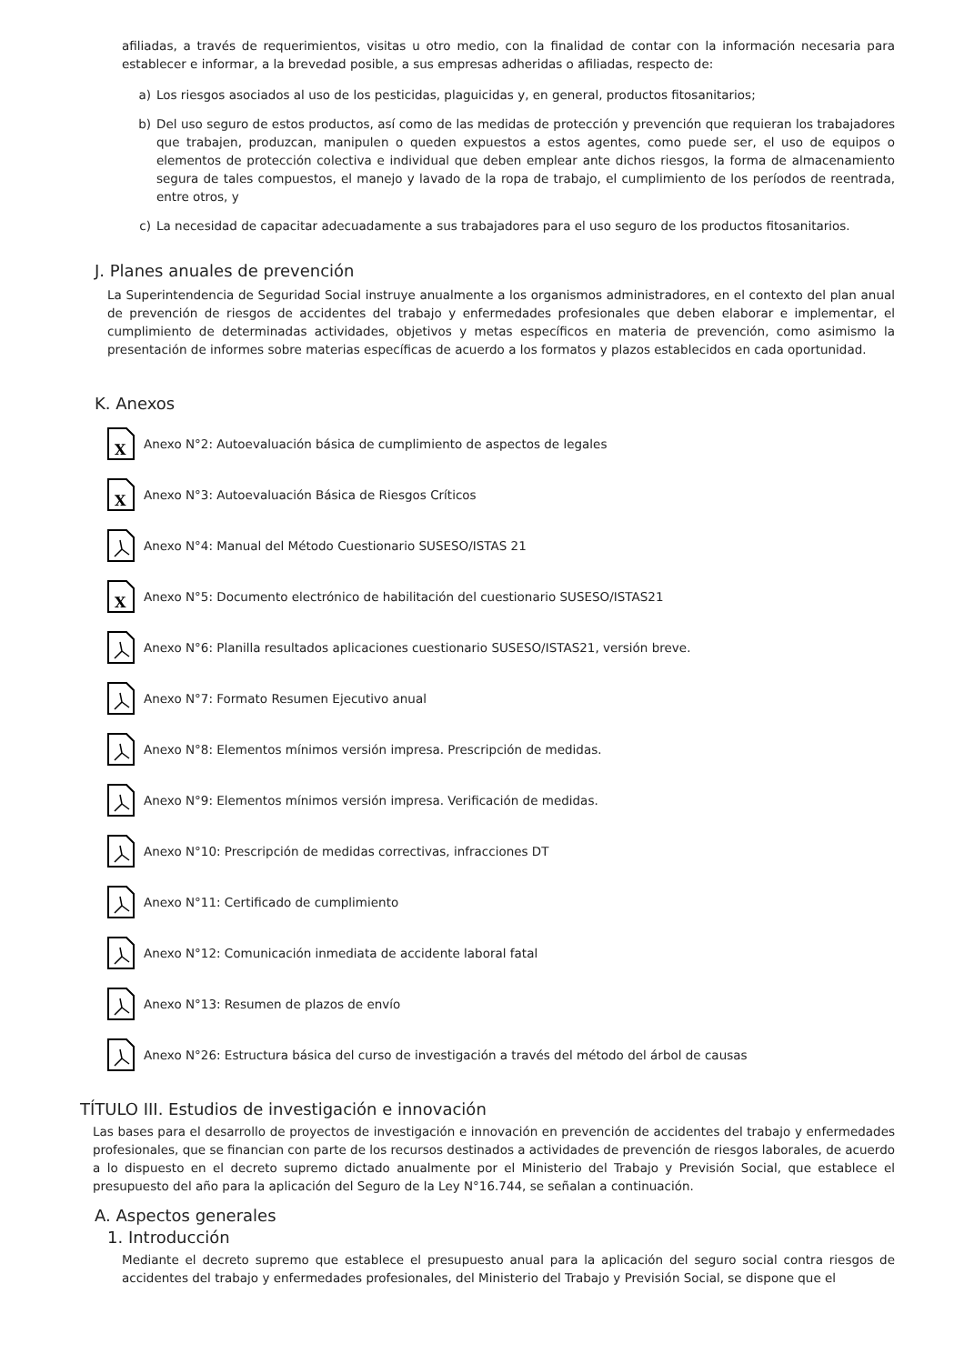afiliadas, a través de requerimientos, visitas u otro medio, con la finalidad de contar con la información necesaria para establecer e informar, a la brevedad posible, a sus empresas adheridas o afiliadas, respecto de:
a) Los riesgos asociados al uso de los pesticidas, plaguicidas y, en general, productos fitosanitarios;
b) Del uso seguro de estos productos, así como de las medidas de protección y prevención que requieran los trabajadores que trabajen, produzcan, manipulen o queden expuestos a estos agentes, como puede ser, el uso de equipos o elementos de protección colectiva e individual que deben emplear ante dichos riesgos, la forma de almacenamiento segura de tales compuestos, el manejo y lavado de la ropa de trabajo, el cumplimiento de los períodos de reentrada, entre otros, y
c) La necesidad de capacitar adecuadamente a sus trabajadores para el uso seguro de los productos fitosanitarios.
J. Planes anuales de prevención
La Superintendencia de Seguridad Social instruye anualmente a los organismos administradores, en el contexto del plan anual de prevención de riesgos de accidentes del trabajo y enfermedades profesionales que deben elaborar e implementar, el cumplimiento de determinadas actividades, objetivos y metas específicos en materia de prevención, como asimismo la presentación de informes sobre materias específicas de acuerdo a los formatos y plazos establecidos en cada oportunidad.
K. Anexos
X
Anexo N°2: Autoevaluación básica de cumplimiento de aspectos de legales
X
Anexo N°3: Autoevaluación Básica de Riesgos Críticos
Anexo N°4: Manual del Método Cuestionario SUSESO/ISTAS 21
X
Anexo N°5: Documento electrónico de habilitación del cuestionario SUSESO/ISTAS21
Anexo N°6: Planilla resultados aplicaciones cuestionario SUSESO/ISTAS21, versión breve.
Anexo N°7: Formato Resumen Ejecutivo anual
Anexo N°8: Elementos mínimos versión impresa. Prescripción de medidas.
Anexo N°9: Elementos mínimos versión impresa. Verificación de medidas.
Anexo N°10: Prescripción de medidas correctivas, infracciones DT
Anexo N°11: Certificado de cumplimiento
Anexo N°12: Comunicación inmediata de accidente laboral fatal
Anexo N°13: Resumen de plazos de envío
Anexo N°26: Estructura básica del curso de investigación a través del método del árbol de causas
TÍTULO III. Estudios de investigación e innovación
Las bases para el desarrollo de proyectos de investigación e innovación en prevención de accidentes del trabajo y enfermedades profesionales, que se financian con parte de los recursos destinados a actividades de prevención de riesgos laborales, de acuerdo a lo dispuesto en el decreto supremo dictado anualmente por el Ministerio del Trabajo y Previsión Social, que establece el presupuesto del año para la aplicación del Seguro de la Ley N°16.744, se señalan a continuación.
A. Aspectos generales
1. Introducción
Mediante el decreto supremo que establece el presupuesto anual para la aplicación del seguro social contra riesgos de accidentes del trabajo y enfermedades profesionales, del Ministerio del Trabajo y Previsión Social, se dispone que el